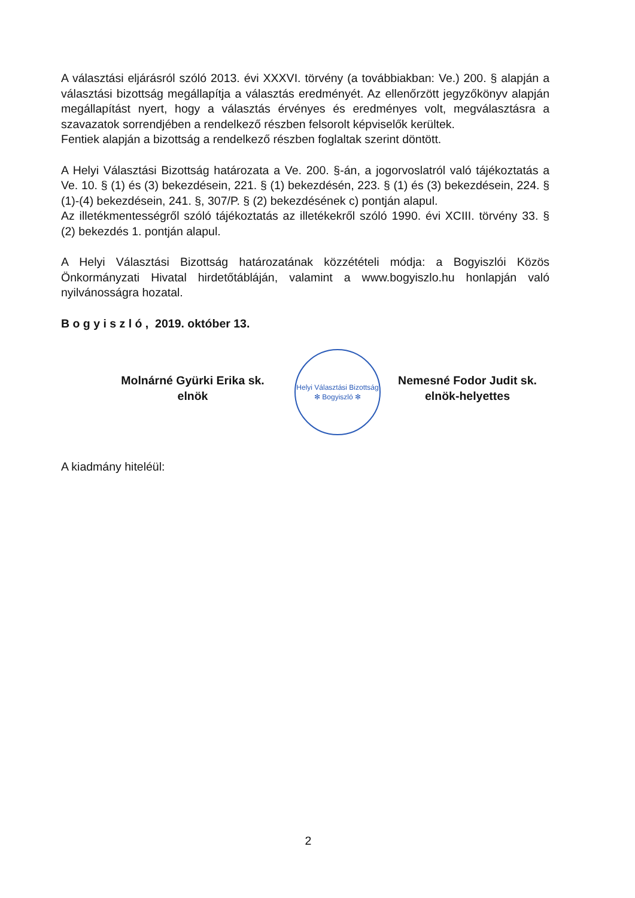A választási eljárásról szóló 2013. évi XXXVI. törvény (a továbbiakban: Ve.) 200. § alapján a választási bizottság megállapítja a választás eredményét. Az ellenőrzött jegyzőkönyv alapján megállapítást nyert, hogy a választás érvényes és eredményes volt, megválasztásra a szavazatok sorrendjében a rendelkező részben felsorolt képviselők kerültek.
Fentiek alapján a bizottság a rendelkező részben foglaltak szerint döntött.
A Helyi Választási Bizottság határozata a Ve. 200. §-án, a jogorvoslatról való tájékoztatás a Ve. 10. § (1) és (3) bekezdésein, 221. § (1) bekezdésén, 223. § (1) és (3) bekezdésein, 224. § (1)-(4) bekezdésein, 241. §, 307/P. § (2) bekezdésének c) pontján alapul.
Az illetékmentességről szóló tájékoztatás az illetékekről szóló 1990. évi XCIII. törvény 33. § (2) bekezdés 1. pontján alapul.
A Helyi Választási Bizottság határozatának közzétételi módja: a Bogyiszlói Közös Önkormányzati Hivatal hirdetőtábláján, valamint a www.bogyiszlo.hu honlapján való nyilvánosságra hozatal.
B o g y i s z l ó , 2019. október 13.
Molnárné Gyürki Erika sk.
elnök
Helyi Választási Bizottság
✻ Bogyiszló ✻
Nemesné Fodor Judit sk.
elnök-helyettes
A kiadmány hiteléül:
2